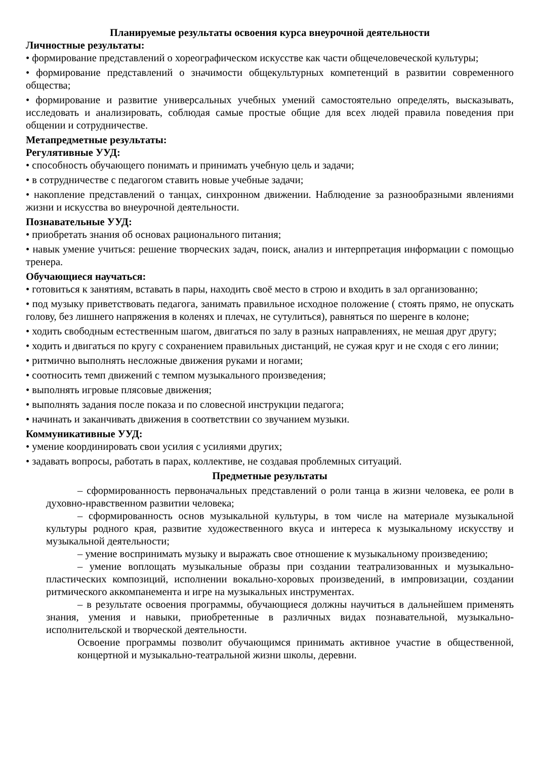Планируемые результаты освоения курса внеурочной деятельности
Личностные результаты:
• формирование представлений о хореографическом искусстве как части общечеловеческой культуры;
• формирование представлений о значимости общекультурных компетенций в развитии современного общества;
• формирование и развитие универсальных учебных умений самостоятельно определять, высказывать, исследовать и анализировать, соблюдая самые простые общие для всех людей правила поведения при общении и сотрудничестве.
Метапредметные результаты:
Регулятивные УУД:
• способность обучающего понимать и принимать учебную цель и задачи;
• в сотрудничестве с педагогом ставить новые учебные задачи;
• накопление представлений о танцах, синхронном движении. Наблюдение за разнообразными явлениями жизни и искусства во внеурочной деятельности.
Познавательные УУД:
• приобретать знания об основах рационального питания;
• навык умение учиться: решение творческих задач, поиск, анализ и интерпретация информации с помощью тренера.
Обучающиеся научаться:
• готовиться к занятиям, вставать в пары, находить своё место в строю и входить в зал организованно;
• под музыку приветствовать педагога, занимать правильное исходное положение ( стоять прямо, не опускать голову, без лишнего напряжения в коленях и плечах, не сутулиться), равняться по шеренге в колоне;
• ходить свободным естественным шагом, двигаться по залу в разных направлениях, не мешая друг другу;
• ходить и двигаться по кругу с сохранением правильных дистанций, не сужая круг и не сходя с его линии;
• ритмично выполнять несложные движения руками и ногами;
• соотносить темп движений с темпом музыкального произведения;
• выполнять игровые плясовые движения;
• выполнять задания после показа и по словесной инструкции педагога;
• начинать и заканчивать движения в соответствии со звучанием музыки.
Коммуникативные УУД:
• умение координировать свои усилия с усилиями других;
• задавать вопросы, работать в парах, коллективе, не создавая проблемных ситуаций.
Предметные результаты
– сформированность первоначальных представлений о роли танца в жизни человека, ее роли в духовно-нравственном развитии человека;
– сформированность основ музыкальной культуры, в том числе на материале музыкальной культуры родного края, развитие художественного вкуса и интереса к музыкальному искусству и музыкальной деятельности;
– умение воспринимать музыку и выражать свое отношение к музыкальному произведению;
– умение воплощать музыкальные образы при создании театрализованных и музыкально-пластических композиций, исполнении вокально-хоровых произведений, в импровизации, создании ритмического аккомпанемента и игре на музыкальных инструментах.
– в результате освоения программы, обучающиеся должны научиться в дальнейшем применять знания, умения и навыки, приобретенные в различных видах познавательной, музыкально-исполнительской и творческой деятельности.
Освоение программы позволит обучающимся принимать активное участие в общественной, концертной и музыкально-театральной жизни школы, деревни.